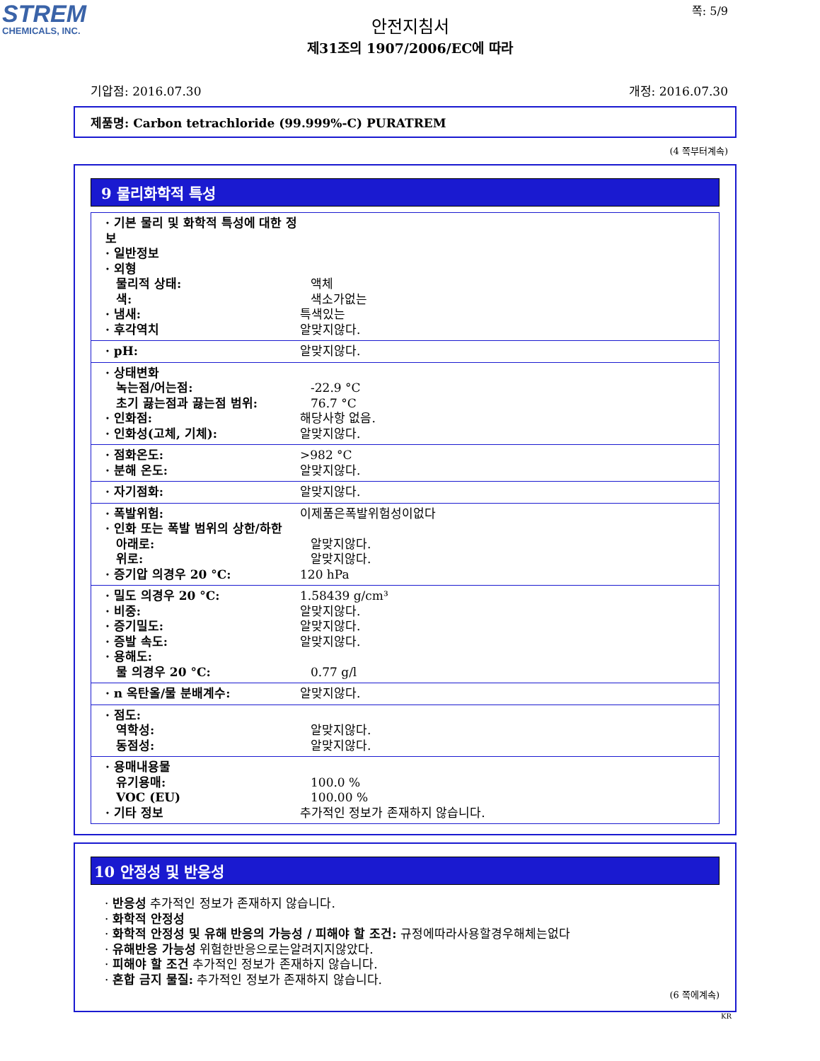STREM
CHEMICALS, INC.
쪽: 5/9
안전지침서
제31조의 1907/2006/EC에 따라
기압점: 2016.07.30 개정: 2016.07.30
제품명: Carbon tetrachloride (99.999%-C) PURATREM
(4 쪽부터계속)
9 물리화학적 특성
· 기본 물리 및 화학적 특성에 대한 정보
· 일반정보
· 외형
물리적 상태: 액체
색: 색소가없는
· 냄새: 특색있는
· 후각역치 알맞지않다.
· pH: 알맞지않다.
· 상태변화
녹는점/어는점: -22.9 °C
초기 끓는점과 끓는점 범위: 76.7 °C
· 인화점: 해당사항 없음.
· 인화성(고체, 기체): 알맞지않다.
· 점화온도: >982 °C
· 분해 온도: 알맞지않다.
· 자기점화: 알맞지않다.
· 폭발위험: 이제품은폭발위험성이없다
· 인화 또는 폭발 범위의 상한/하한
아래로: 알맞지않다.
위로: 알맞지않다.
· 증기압 의경우 20 °C: 120 hPa
· 밀도 의경우 20 °C: 1.58439 g/cm³
· 비중: 알맞지않다.
· 증기밀도: 알맞지않다.
· 증발 속도: 알맞지않다.
· 용해도:
물 의경우 20 °C: 0.77 g/l
· n 옥탄올/물 분배계수: 알맞지않다.
· 점도:
역학성: 알맞지않다.
동점성: 알맞지않다.
· 용매내용물
유기용매: 100.0 %
VOC (EU) 100.00 %
· 기타 정보 추가적인 정보가 존재하지 않습니다.
10 안정성 및 반응성
· 반응성 추가적인 정보가 존재하지 않습니다.
· 화학적 안정성
· 화학적 안정성 및 유해 반응의 가능성 / 피해야 할 조건: 규정에따라사용할경우해체는없다
· 유해반응 가능성 위험한반응으로는알려지지않았다.
· 피해야 할 조건 추가적인 정보가 존재하지 않습니다.
· 혼합 금지 물질: 추가적인 정보가 존재하지 않습니다.
(6 쪽에계속)
KR